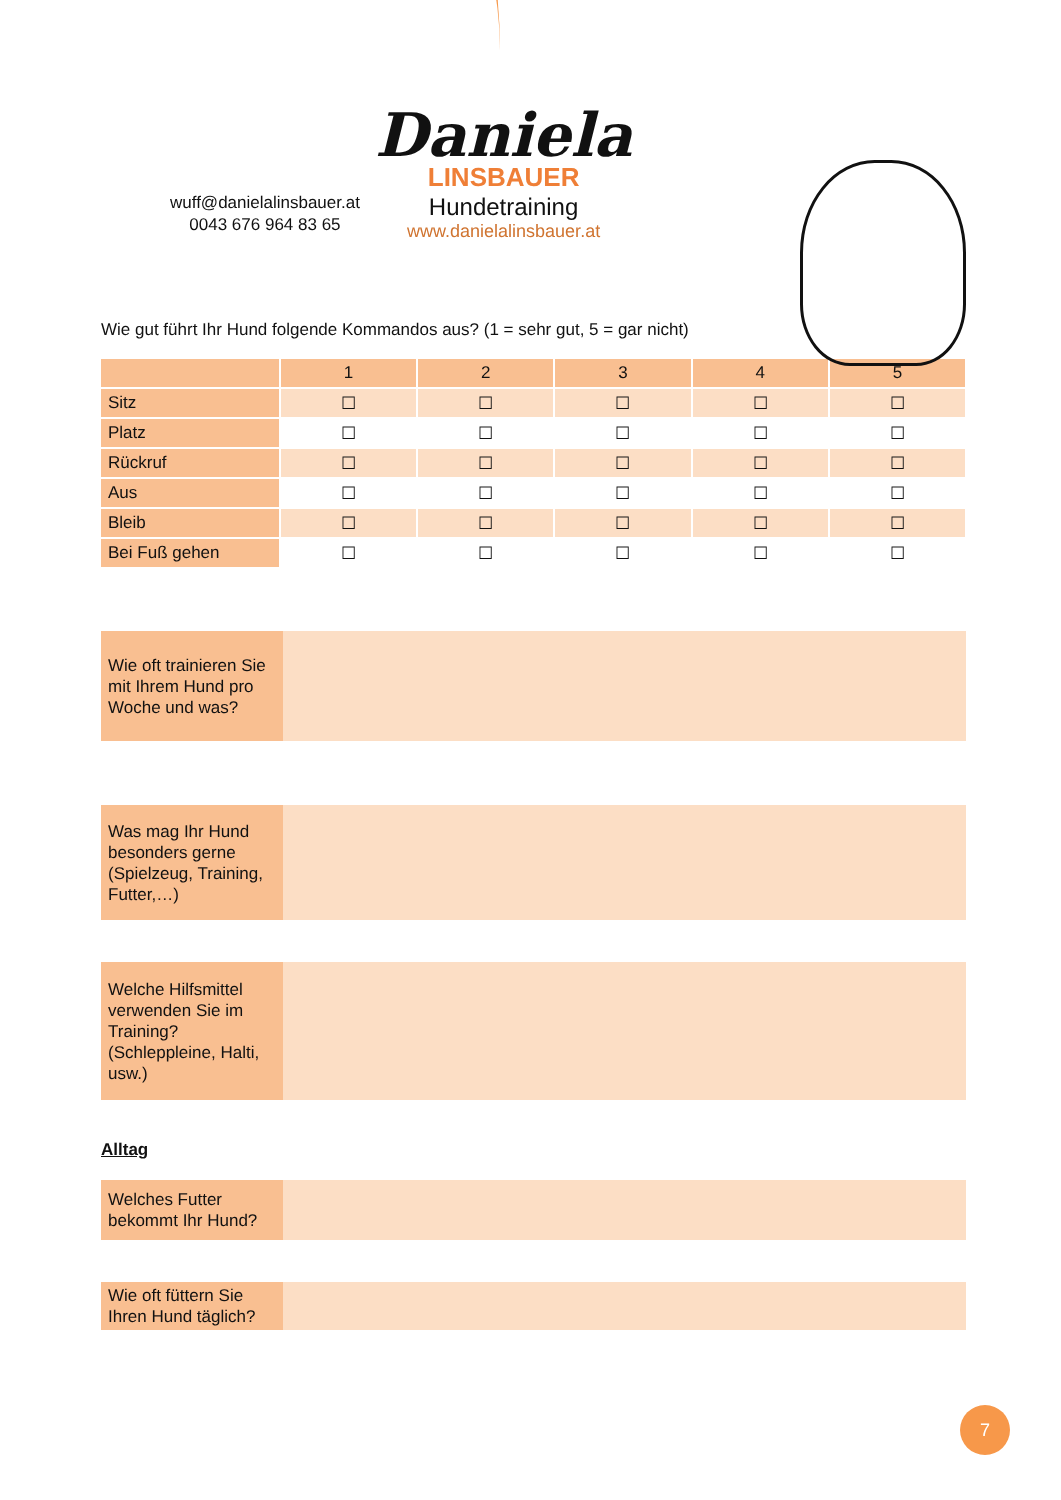wuff@danielalinsbauer.at
0043 676 964 83 65
Daniela
LINSBAUER
Hundetraining
www.danielalinsbauer.at
Wie gut führt Ihr Hund folgende Kommandos aus? (1 = sehr gut, 5 = gar nicht)
| | 1 | 2 | 3 | 4 | 5 |
| --- | --- | --- | --- | --- | --- |
| Sitz | ☐ | ☐ | ☐ | ☐ | ☐ |
| Platz | ☐ | ☐ | ☐ | ☐ | ☐ |
| Rückruf | ☐ | ☐ | ☐ | ☐ | ☐ |
| Aus | ☐ | ☐ | ☐ | ☐ | ☐ |
| Bleib | ☐ | ☐ | ☐ | ☐ | ☐ |
| Bei Fuß gehen | ☐ | ☐ | ☐ | ☐ | ☐ |
Wie oft trainieren Sie mit Ihrem Hund pro Woche und was?
Was mag Ihr Hund besonders gerne (Spielzeug, Training, Futter,…)
Welche Hilfsmittel verwenden Sie im Training? (Schleppleine, Halti, usw.)
Alltag
Welches Futter bekommt Ihr Hund?
Wie oft füttern Sie Ihren Hund täglich?
7